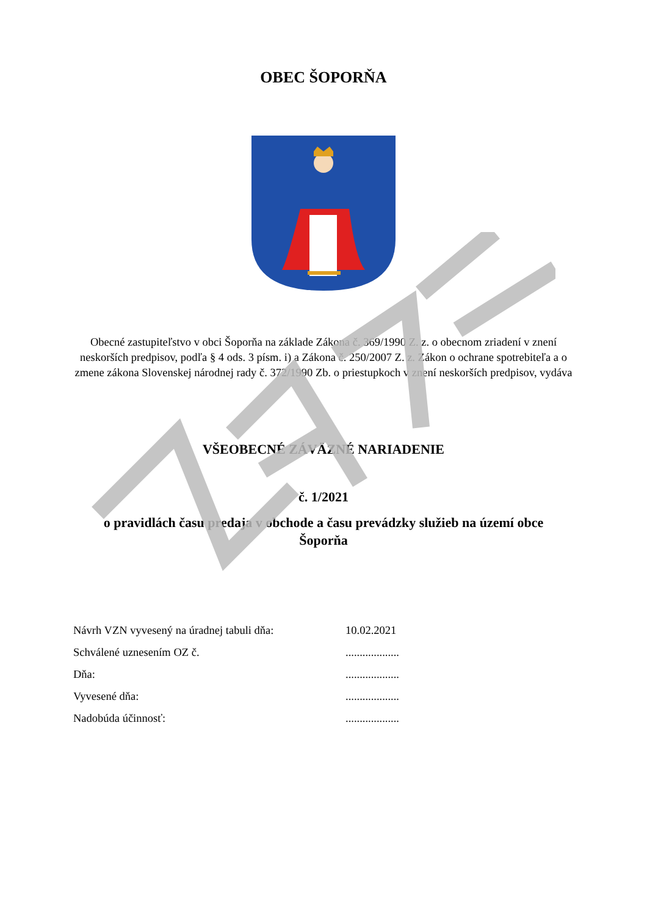OBEC ŠOPORŇA
Obecné zastupiteľstvo v obci Šoporňa na základe Zákona č. 369/1990 Z. z. o obecnom zriadení v znení neskorších predpisov, podľa § 4 ods. 3 písm. i) a Zákona č. 250/2007 Z. z. Zákon o ochrane spotrebiteľa a o zmene zákona Slovenskej národnej rady č. 372/1990 Zb. o priestupkoch v znení neskorších predpisov, vydáva
VŠEOBECNÉ ZÁVÄZNÉ NARIADENIE
č. 1/2021
o pravidlách času predaja v obchode a času prevádzky služieb na území obce Šoporňa
| Návrh VZN vyvesený na úradnej tabuli dňa: | 10.02.2021 |
| Schválené uznesením OZ č. | ................... |
| Dňa: | ................... |
| Vyvesené dňa: | ................... |
| Nadobúda účinnosť: | ................... |